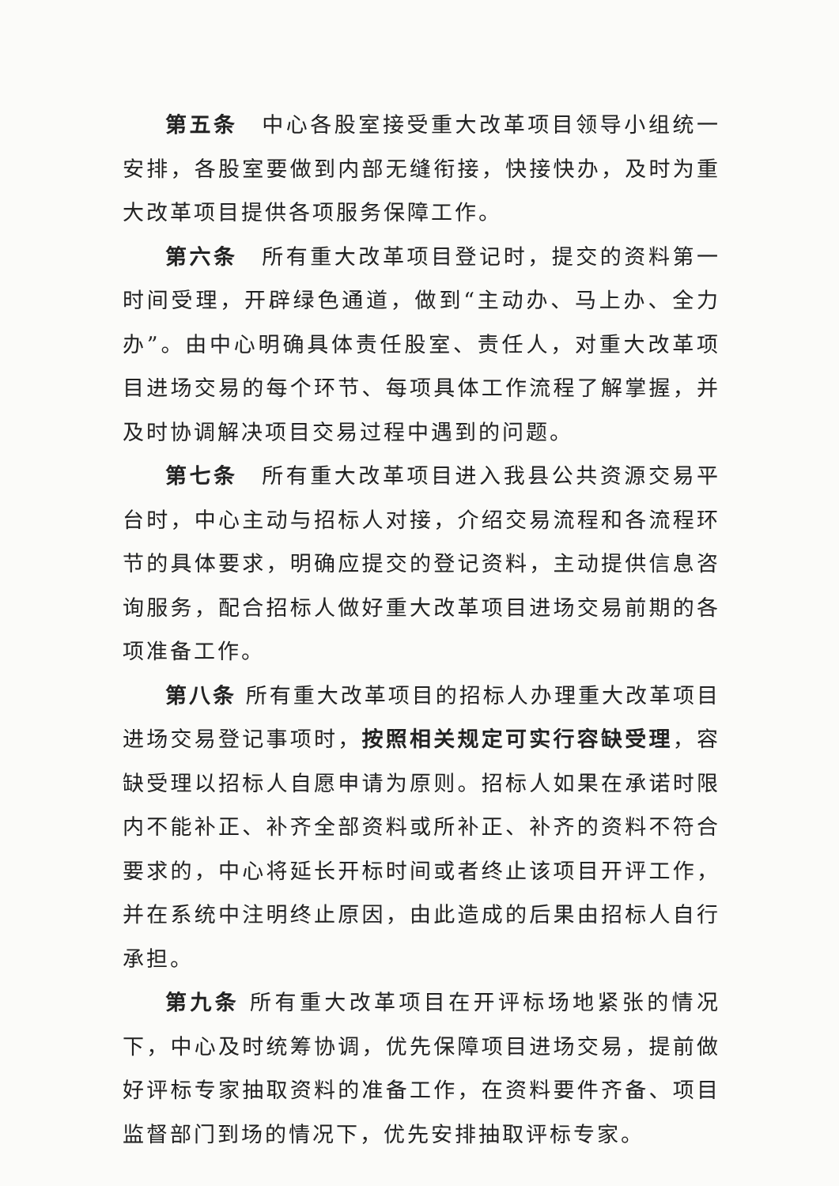第五条　中心各股室接受重大改革项目领导小组统一安排，各股室要做到内部无缝衔接，快接快办，及时为重大改革项目提供各项服务保障工作。
第六条　所有重大改革项目登记时，提交的资料第一时间受理，开辟绿色通道，做到“主动办、马上办、全力办”。由中心明确具体责任股室、责任人，对重大改革项目进场交易的每个环节、每项具体工作流程了解掌握，并及时协调解决项目交易过程中遇到的问题。
第七条　所有重大改革项目进入我县公共资源交易平台时，中心主动与招标人对接，介绍交易流程和各流程环节的具体要求，明确应提交的登记资料，主动提供信息咨询服务，配合招标人做好重大改革项目进场交易前期的各项准备工作。
第八条 所有重大改革项目的招标人办理重大改革项目进场交易登记事项时，按照相关规定可实行容缺受理，容缺受理以招标人自愿申请为原则。招标人如果在承诺时限内不能补正、补齐全部资料或所补正、补齐的资料不符合要求的，中心将延长开标时间或者终止该项目开评工作，并在系统中注明终止原因，由此造成的后果由招标人自行承担。
第九条 所有重大改革项目在开评标场地紧张的情况下，中心及时统筹协调，优先保障项目进场交易，提前做好评标专家抽取资料的准备工作，在资料要件齐备、项目监督部门到场的情况下，优先安排抽取评标专家。